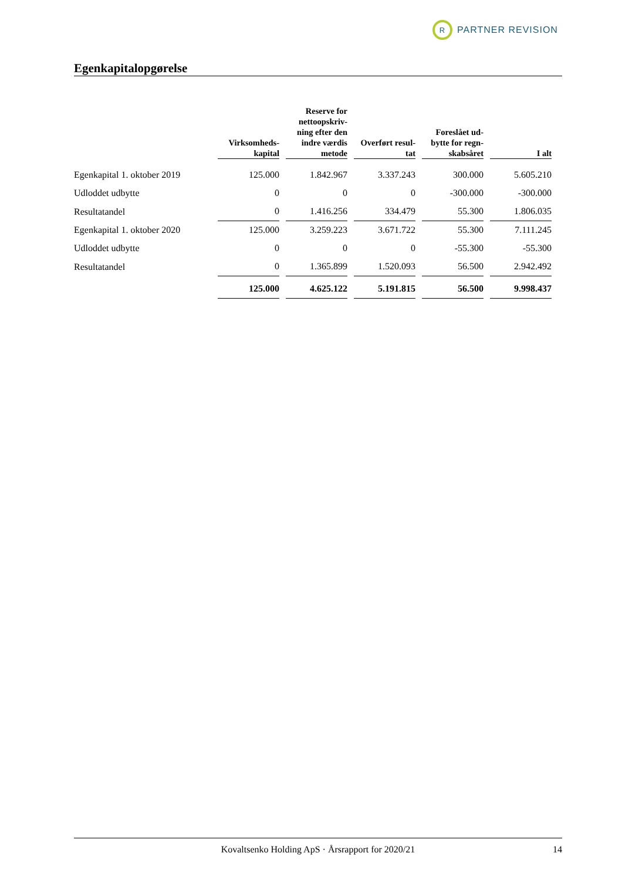R
PARTNER REVISION
Egenkapitalopgørelse
| | Virksomheds- kapital | Reserve for nettoopskriv- ning efter den indre værdis metode | Overført resul- tat | Foreslået ud- bytte for regn- skabsåret | I alt |
| --- | --- | --- | --- | --- | --- |
| Egenkapital 1. oktober 2019 | 125.000 | 1.842.967 | 3.337.243 | 300.000 | 5.605.210 |
| Udloddet udbytte | 0 | 0 | 0 | -300.000 | -300.000 |
| Resultatandel | 0 | 1.416.256 | 334.479 | 55.300 | 1.806.035 |
| Egenkapital 1. oktober 2020 | 125.000 | 3.259.223 | 3.671.722 | 55.300 | 7.111.245 |
| Udloddet udbytte | 0 | 0 | 0 | -55.300 | -55.300 |
| Resultatandel | 0 | 1.365.899 | 1.520.093 | 56.500 | 2.942.492 |
| | 125.000 | 4.625.122 | 5.191.815 | 56.500 | 9.998.437 |
Kovaltsenko Holding ApS · Årsrapport for 2020/21 14